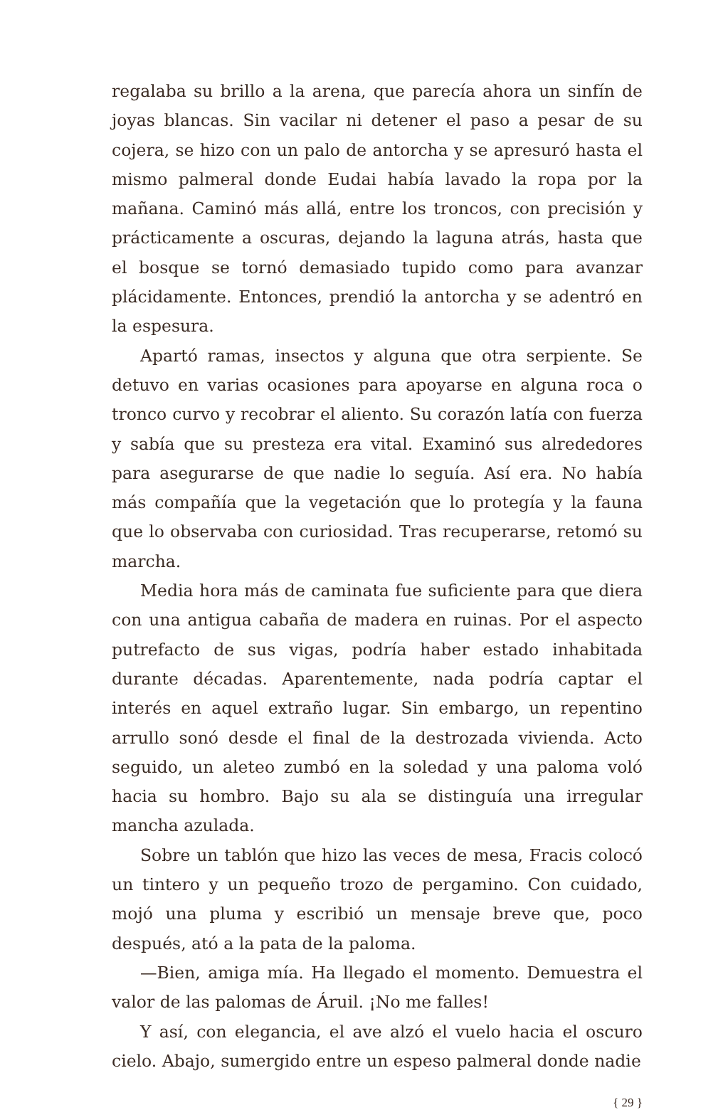regalaba su brillo a la arena, que parecía ahora un sinfín de joyas blancas. Sin vacilar ni detener el paso a pesar de su cojera, se hizo con un palo de antorcha y se apresuró hasta el mismo palmeral donde Eudai había lavado la ropa por la mañana. Caminó más allá, entre los troncos, con precisión y prácticamente a oscuras, dejando la laguna atrás, hasta que el bosque se tornó demasiado tupido como para avanzar plácidamente. Entonces, prendió la antorcha y se adentró en la espesura.
Apartó ramas, insectos y alguna que otra serpiente. Se detuvo en varias ocasiones para apoyarse en alguna roca o tronco curvo y recobrar el aliento. Su corazón latía con fuerza y sabía que su presteza era vital. Examinó sus alrededores para asegurarse de que nadie lo seguía. Así era. No había más compañía que la vegetación que lo protegía y la fauna que lo observaba con curiosidad. Tras recuperarse, retomó su marcha.
Media hora más de caminata fue suficiente para que diera con una antigua cabaña de madera en ruinas. Por el aspecto putrefacto de sus vigas, podría haber estado inhabitada durante décadas. Aparentemente, nada podría captar el interés en aquel extraño lugar. Sin embargo, un repentino arrullo sonó desde el final de la destrozada vivienda. Acto seguido, un aleteo zumbó en la soledad y una paloma voló hacia su hombro. Bajo su ala se distinguía una irregular mancha azulada.
Sobre un tablón que hizo las veces de mesa, Fracis colocó un tintero y un pequeño trozo de pergamino. Con cuidado, mojó una pluma y escribió un mensaje breve que, poco después, ató a la pata de la paloma.
—Bien, amiga mía. Ha llegado el momento. Demuestra el valor de las palomas de Áruil. ¡No me falles!
Y así, con elegancia, el ave alzó el vuelo hacia el oscuro cielo. Abajo, sumergido entre un espeso palmeral donde nadie
{ 29 }